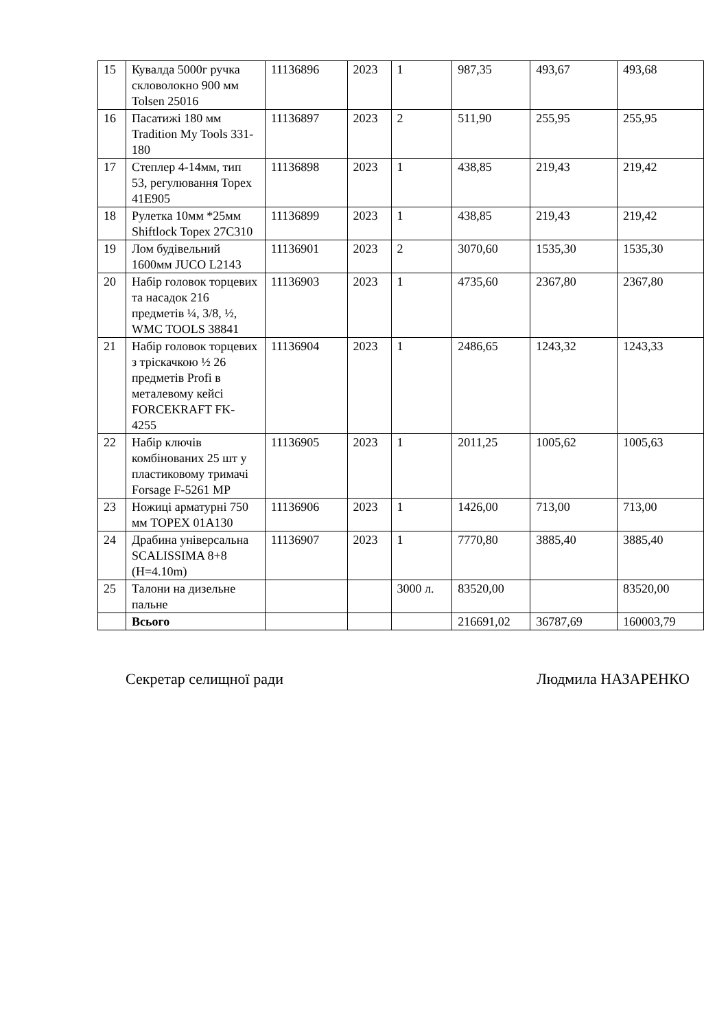| 15 | Кувалда 5000г ручка скловолокно 900 мм Tolsen 25016 | 11136896 | 2023 | 1 | 987,35 | 493,67 | 493,68 |
| 16 | Пасатижі 180 мм Tradition My Tools 331-180 | 11136897 | 2023 | 2 | 511,90 | 255,95 | 255,95 |
| 17 | Степлер 4-14мм, тип 53, регулювання Topex 41E905 | 11136898 | 2023 | 1 | 438,85 | 219,43 | 219,42 |
| 18 | Рулетка 10мм *25мм Shiftlock Topex 27C310 | 11136899 | 2023 | 1 | 438,85 | 219,43 | 219,42 |
| 19 | Лом будівельний 1600мм JUCO L2143 | 11136901 | 2023 | 2 | 3070,60 | 1535,30 | 1535,30 |
| 20 | Набір головок торцевих та насадок 216 предметів ¼, 3/8, ½, WMC TOOLS 38841 | 11136903 | 2023 | 1 | 4735,60 | 2367,80 | 2367,80 |
| 21 | Набір головок торцевих з тріскачкою ½ 26 предметів Profi в металевому кейсі FORCEKRAFT FK-4255 | 11136904 | 2023 | 1 | 2486,65 | 1243,32 | 1243,33 |
| 22 | Набір ключів комбінованих 25 шт у пластиковому тримачі Forsage F-5261 MP | 11136905 | 2023 | 1 | 2011,25 | 1005,62 | 1005,63 |
| 23 | Ножиці арматурні 750 мм TOPEX 01A130 | 11136906 | 2023 | 1 | 1426,00 | 713,00 | 713,00 |
| 24 | Драбина універсальна SCALISSIMA 8+8 (H=4.10m) | 11136907 | 2023 | 1 | 7770,80 | 3885,40 | 3885,40 |
| 25 | Талони на дизельне пальне | | | 3000 л. | 83520,00 | | 83520,00 |
| | Всього | | | | 216691,02 | 36787,69 | 160003,79 |
Секретар селищної ради Людмила НАЗАРЕНКО